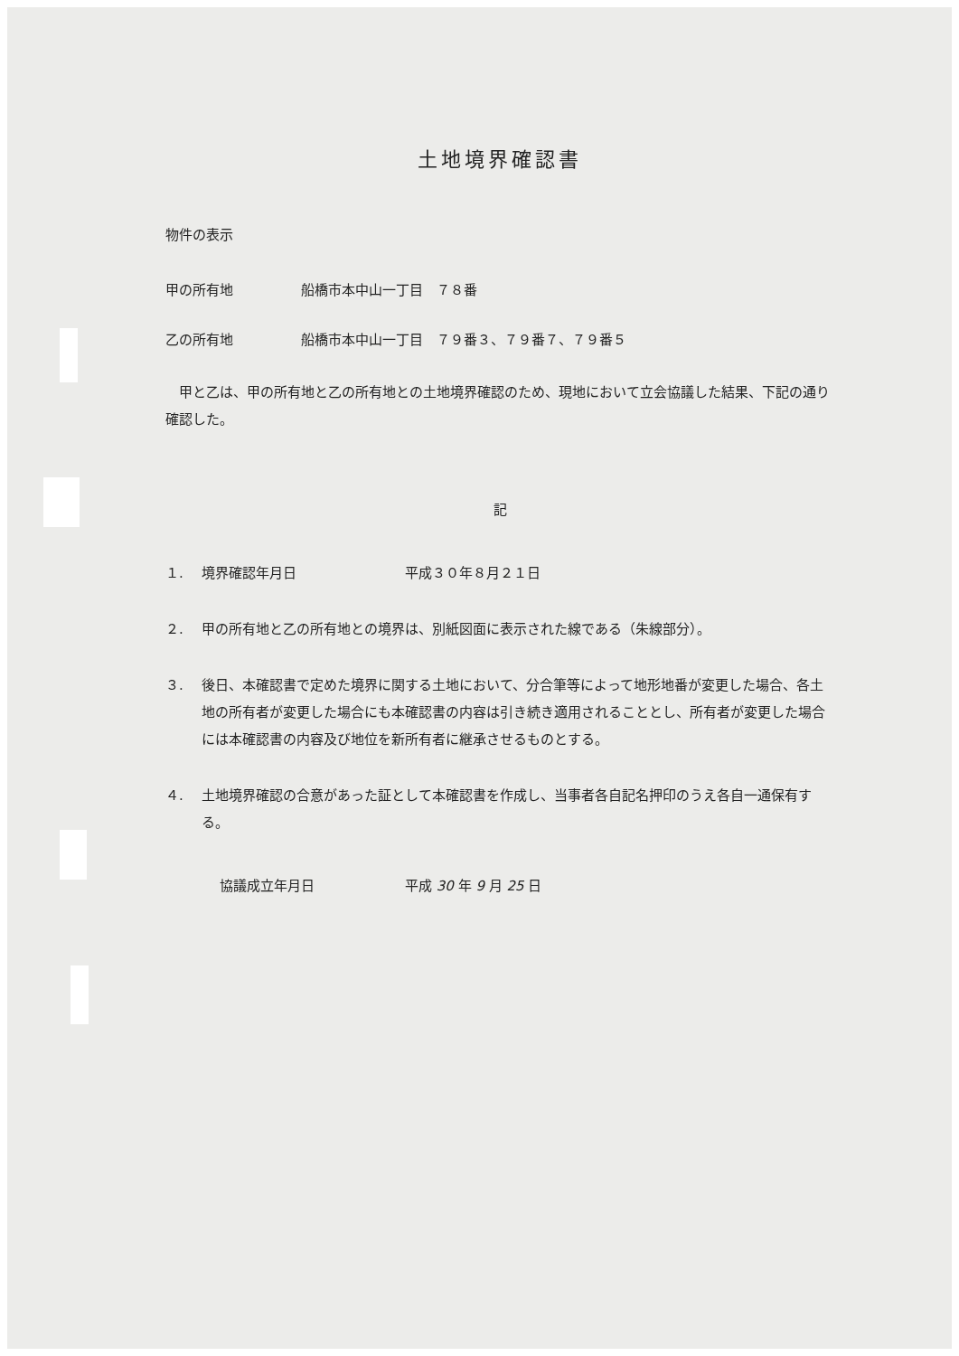土地境界確認書
物件の表示
甲の所有地 船橋市本中山一丁目　７８番
乙の所有地 船橋市本中山一丁目　７９番３、７９番７、７９番５
　甲と乙は、甲の所有地と乙の所有地との土地境界確認のため、現地において立会協議した結果、下記の通り確認した。
記
１. 境界確認年月日 平成３０年８月２１日
２. 甲の所有地と乙の所有地との境界は、別紙図面に表示された線である（朱線部分）。
３. 後日、本確認書で定めた境界に関する土地において、分合筆等によって地形地番が変更した場合、各土地の所有者が変更した場合にも本確認書の内容は引き続き適用されることとし、所有者が変更した場合には本確認書の内容及び地位を新所有者に継承させるものとする。
４. 土地境界確認の合意があった証として本確認書を作成し、当事者各自記名押印のうえ各自一通保有する。
協議成立年月日 平成 30 年 9 月 25 日